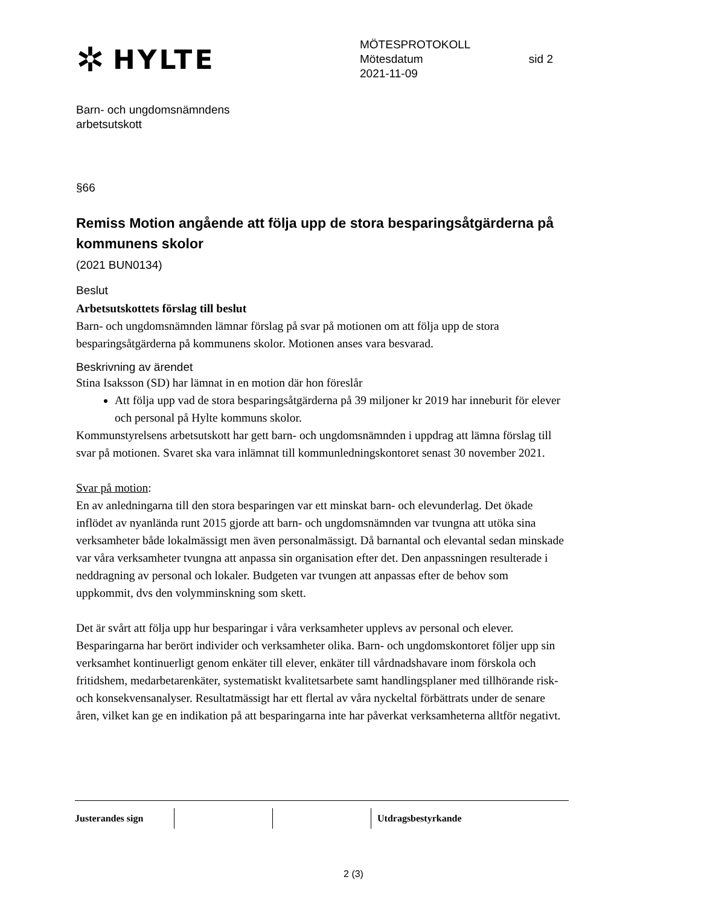✲ HYLTE
MÖTESPROTOKOLL
Mötesdatum sid 2
2021-11-09
Barn- och ungdomsnämndens
arbetsutskott
§66
Remiss Motion angående att följa upp de stora besparingsåtgärderna på kommunens skolor
(2021 BUN0134)
Beslut
Arbetsutskottets förslag till beslut
Barn- och ungdomsnämnden lämnar förslag på svar på motionen om att följa upp de stora besparingsåtgärderna på kommunens skolor. Motionen anses vara besvarad.
Beskrivning av ärendet
Stina Isaksson (SD) har lämnat in en motion där hon föreslår
Att följa upp vad de stora besparingsåtgärderna på 39 miljoner kr 2019 har inneburit för elever och personal på Hylte kommuns skolor.
Kommunstyrelsens arbetsutskott har gett barn- och ungdomsnämnden i uppdrag att lämna förslag till svar på motionen. Svaret ska vara inlämnat till kommunledningskontoret senast 30 november 2021.
Svar på motion:
En av anledningarna till den stora besparingen var ett minskat barn- och elevunderlag. Det ökade inflödet av nyanlända runt 2015 gjorde att barn- och ungdomsnämnden var tvungna att utöka sina verksamheter både lokalmässigt men även personalmässigt. Då barnantal och elevantal sedan minskade var våra verksamheter tvungna att anpassa sin organisation efter det. Den anpassningen resulterade i neddragning av personal och lokaler. Budgeten var tvungen att anpassas efter de behov som uppkommit, dvs den volymminskning som skett.
Det är svårt att följa upp hur besparingar i våra verksamheter upplevs av personal och elever. Besparingarna har berört individer och verksamheter olika. Barn- och ungdomskontoret följer upp sin verksamhet kontinuerligt genom enkäter till elever, enkäter till vårdnadshavare inom förskola och fritidshem, medarbetarenkäter, systematiskt kvalitetsarbete samt handlingsplaner med tillhörande risk- och konsekvensanalyser. Resultatmässigt har ett flertal av våra nyckeltal förbättrats under de senare åren, vilket kan ge en indikation på att besparingarna inte har påverkat verksamheterna alltför negativt.
| Justerandes sign | | | Utdragsbestyrkande |
2 (3)